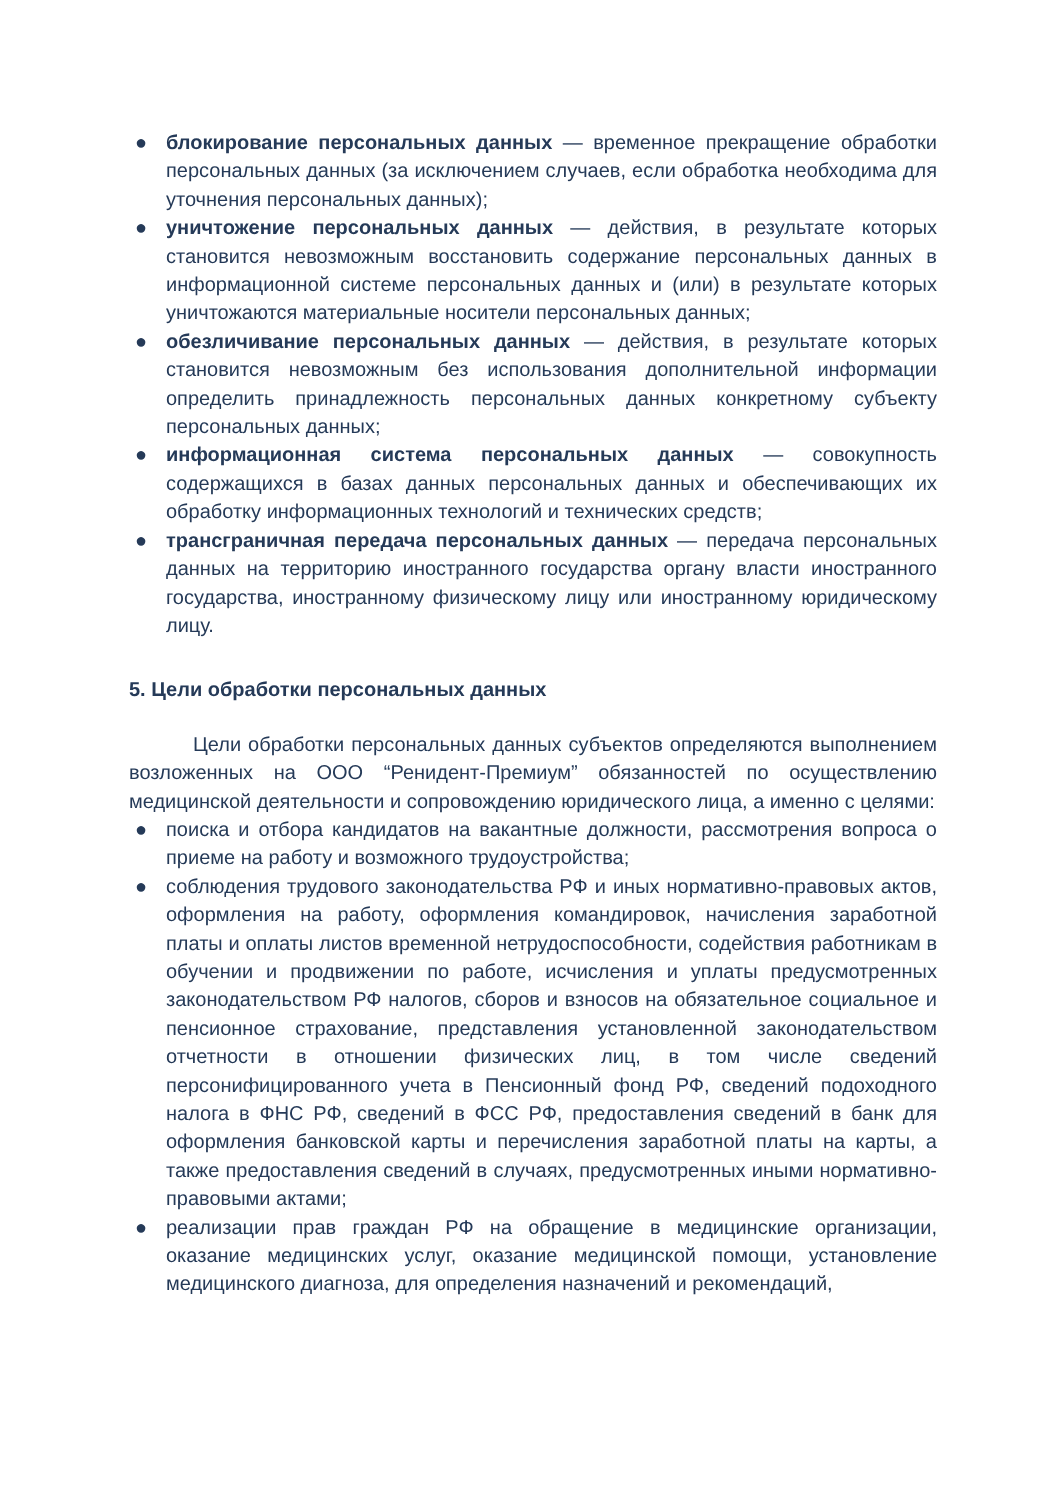● блокирование персональных данных — временное прекращение обработки персональных данных (за исключением случаев, если обработка необходима для уточнения персональных данных);
● уничтожение персональных данных — действия, в результате которых становится невозможным восстановить содержание персональных данных в информационной системе персональных данных и (или) в результате которых уничтожаются материальные носители персональных данных;
● обезличивание персональных данных — действия, в результате которых становится невозможным без использования дополнительной информации определить принадлежность персональных данных конкретному субъекту персональных данных;
● информационная система персональных данных — совокупность содержащихся в базах данных персональных данных и обеспечивающих их обработку информационных технологий и технических средств;
● трансграничная передача персональных данных — передача персональных данных на территорию иностранного государства органу власти иностранного государства, иностранному физическому лицу или иностранному юридическому лицу.
5. Цели обработки персональных данных
Цели обработки персональных данных субъектов определяются выполнением возложенных на ООО “Ренидент-Премиум” обязанностей по осуществлению медицинской деятельности и сопровождению юридического лица, а именно с целями:
● поиска и отбора кандидатов на вакантные должности, рассмотрения вопроса о приеме на работу и возможного трудоустройства;
● соблюдения трудового законодательства РФ и иных нормативно-правовых актов, оформления на работу, оформления командировок, начисления заработной платы и оплаты листов временной нетрудоспособности, содействия работникам в обучении и продвижении по работе, исчисления и уплаты предусмотренных законодательством РФ налогов, сборов и взносов на обязательное социальное и пенсионное страхование, представления установленной законодательством отчетности в отношении физических лиц, в том числе сведений персонифицированного учета в Пенсионный фонд РФ, сведений подоходного налога в ФНС РФ, сведений в ФСС РФ, предоставления сведений в банк для оформления банковской карты и перечисления заработной платы на карты, а также предоставления сведений в случаях, предусмотренных иными нормативно-правовыми актами;
● реализации прав граждан РФ на обращение в медицинские организации, оказание медицинских услуг, оказание медицинской помощи, установление медицинского диагноза, для определения назначений и рекомендаций,